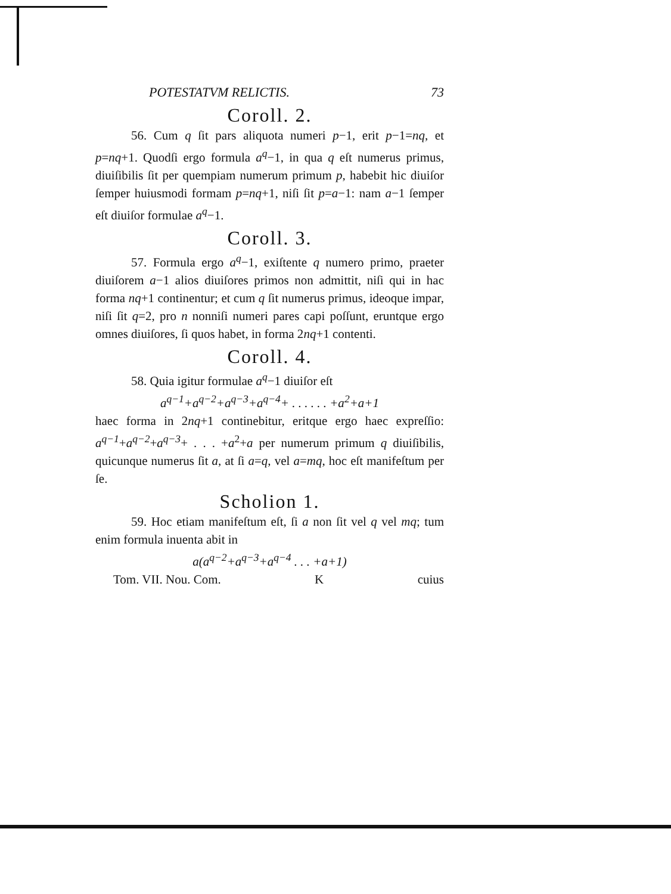POTESTATVM RELICTIS. 73
Coroll. 2.
56. Cum q ſit pars aliquota numeri p−1, erit p−1=nq, et p=nq+1. Quodſi ergo formula a<sup>q</sup>−1, in qua q eſt numerus primus, diuiſibilis ſit per quempiam numerum primum p, habebit hic diuiſor ſemper huiusmodi formam p=nq+1, niſi ſit p=a−1: nam a−1 ſemper eſt diuiſor formulae a<sup>q</sup>−1.
Coroll. 3.
57. Formula ergo a<sup>q</sup>−1, exiſtente q numero primo, praeter diuiſorem a−1 alios diuiſores primos non admittit, niſi qui in hac forma nq+1 continentur; et cum q ſit numerus primus, ideoque impar, niſi ſit q=2, pro n nonniſi numeri pares capi poſſunt, eruntque ergo omnes diuiſores, ſi quos habet, in forma 2nq+1 contenti.
Coroll. 4.
58. Quia igitur formulae a<sup>q</sup>−1 diuiſor eſt
a<sup>q−1</sup>+a<sup>q−2</sup>+a<sup>q−3</sup>+a<sup>q−4</sup>+ . . . . . . +a<sup>2</sup>+a+1
haec forma in 2nq+1 continebitur, eritque ergo haec expreſſio: a<sup>q−1</sup>+a<sup>q−2</sup>+a<sup>q−3</sup>+ . . . +a<sup>2</sup>+a per numerum primum q diuiſibilis, quicunque numerus ſit a, at ſi a=q, vel a=mq, hoc eſt manifeſtum per ſe.
Scholion 1.
59. Hoc etiam manifeſtum eſt, ſi a non ſit vel q vel mq; tum enim formula inuenta abit in
a(a<sup>q−2</sup>+a<sup>q−3</sup>+a<sup>q−4</sup> . . . +a+1)
Tom. VII. Nou. Com. K cuius